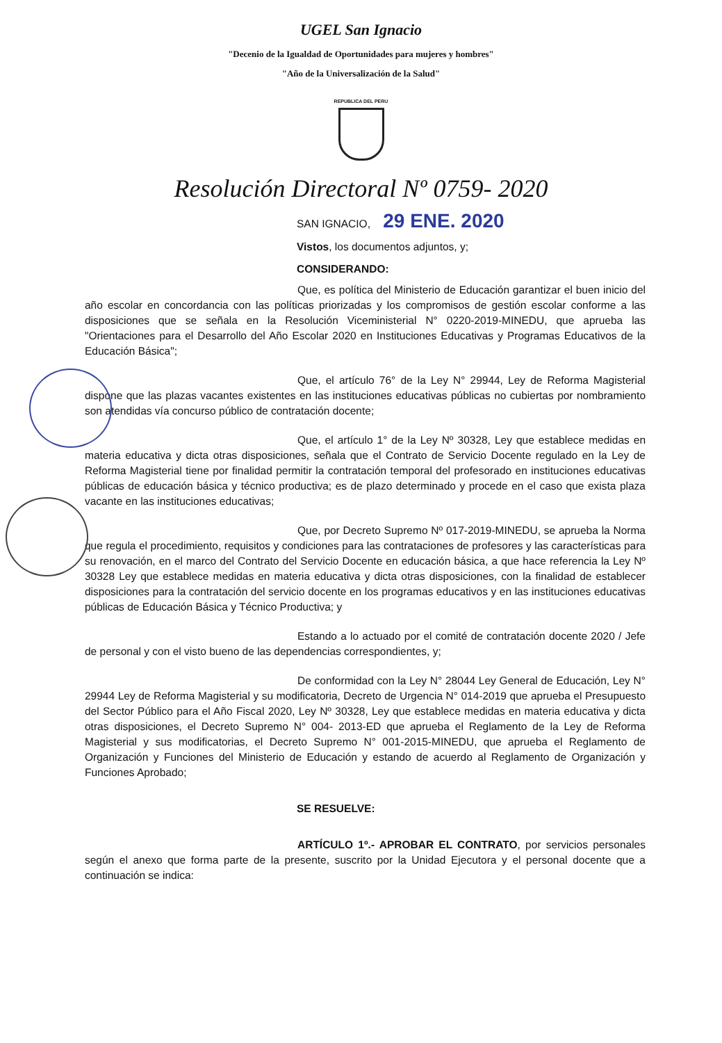UGEL San Ignacio
"Decenio de la Igualdad de Oportunidades para mujeres y hombres"
"Año de la Universalización de la Salud"
REPUBLICA DEL PERU
Resolución Directoral Nº 0759- 2020
SAN IGNACIO, 29 ENE. 2020
Vistos, los documentos adjuntos, y;
CONSIDERANDO:
Que, es política del Ministerio de Educación garantizar el buen inicio del año escolar en concordancia con las políticas priorizadas y los compromisos de gestión escolar conforme a las disposiciones que se señala en la Resolución Viceministerial N° 0220-2019-MINEDU, que aprueba las "Orientaciones para el Desarrollo del Año Escolar 2020 en Instituciones Educativas y Programas Educativos de la Educación Básica";
Que, el artículo 76° de la Ley N° 29944, Ley de Reforma Magisterial dispone que las plazas vacantes existentes en las instituciones educativas públicas no cubiertas por nombramiento son atendidas vía concurso público de contratación docente;
Que, el artículo 1° de la Ley Nº 30328, Ley que establece medidas en materia educativa y dicta otras disposiciones, señala que el Contrato de Servicio Docente regulado en la Ley de Reforma Magisterial tiene por finalidad permitir la contratación temporal del profesorado en instituciones educativas públicas de educación básica y técnico productiva; es de plazo determinado y procede en el caso que exista plaza vacante en las instituciones educativas;
Que, por Decreto Supremo Nº 017-2019-MINEDU, se aprueba la Norma que regula el procedimiento, requisitos y condiciones para las contrataciones de profesores y las características para su renovación, en el marco del Contrato del Servicio Docente en educación básica, a que hace referencia la Ley Nº 30328 Ley que establece medidas en materia educativa y dicta otras disposiciones, con la finalidad de establecer disposiciones para la contratación del servicio docente en los programas educativos y en las instituciones educativas públicas de Educación Básica y Técnico Productiva; y
Estando a lo actuado por el comité de contratación docente 2020 / Jefe de personal y con el visto bueno de las dependencias correspondientes, y;
De conformidad con la Ley N° 28044 Ley General de Educación, Ley N° 29944 Ley de Reforma Magisterial y su modificatoria, Decreto de Urgencia N° 014-2019 que aprueba el Presupuesto del Sector Público para el Año Fiscal 2020, Ley Nº 30328, Ley que establece medidas en materia educativa y dicta otras disposiciones, el Decreto Supremo N° 004- 2013-ED que aprueba el Reglamento de la Ley de Reforma Magisterial y sus modificatorias, el Decreto Supremo N° 001-2015-MINEDU, que aprueba el Reglamento de Organización y Funciones del Ministerio de Educación y estando de acuerdo al Reglamento de Organización y Funciones Aprobado;
SE RESUELVE:
ARTÍCULO 1º.- APROBAR EL CONTRATO, por servicios personales según el anexo que forma parte de la presente, suscrito por la Unidad Ejecutora y el personal docente que a continuación se indica: